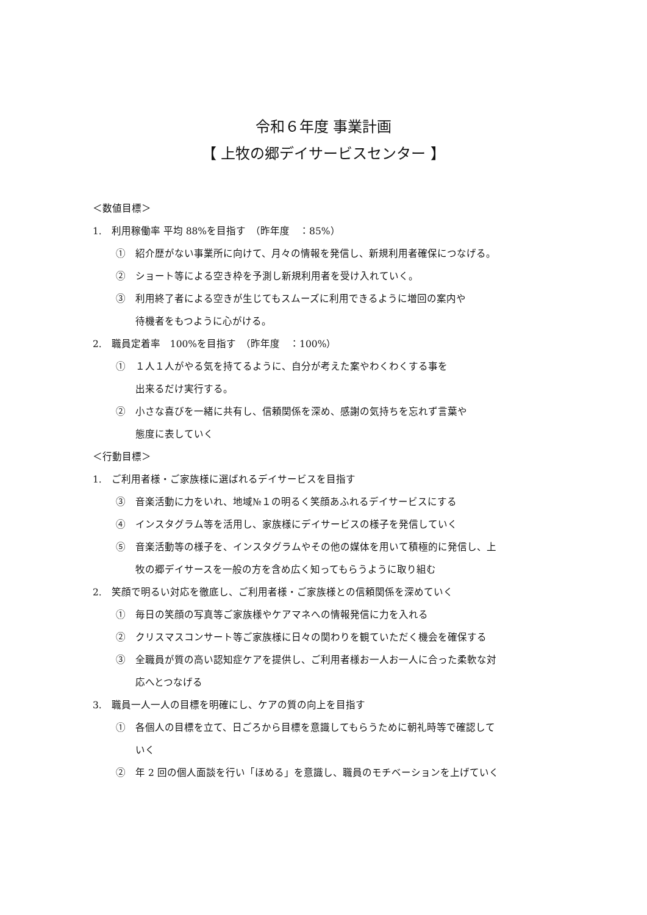令和６年度 事業計画
【 上牧の郷デイサービスセンター 】
＜数値目標＞
1.　利用稼働率 平均 88%を目指す　（昨年度　：85%）
①　紹介歴がない事業所に向けて、月々の情報を発信し、新規利用者確保につなげる。
②　ショート等による空き枠を予測し新規利用者を受け入れていく。
③　利用終了者による空きが生じてもスムーズに利用できるように増回の案内や
待機者をもつように心がける。
2.　職員定着率　100%を目指す　（昨年度　：100%）
①　１人１人がやる気を持てるように、自分が考えた案やわくわくする事を
出来るだけ実行する。
②　小さな喜びを一緒に共有し、信頼関係を深め、感謝の気持ちを忘れず言葉や
態度に表していく
＜行動目標＞
1.　ご利用者様・ご家族様に選ばれるデイサービスを目指す
③　音楽活動に力をいれ、地域№１の明るく笑顔あふれるデイサービスにする
④　インスタグラム等を活用し、家族様にデイサービスの様子を発信していく
⑤　音楽活動等の様子を、インスタグラムやその他の媒体を用いて積極的に発信し、上
牧の郷デイサースを一般の方を含め広く知ってもらうように取り組む
2.　笑顔で明るい対応を徹底し、ご利用者様・ご家族様との信頼関係を深めていく
①　毎日の笑顔の写真等ご家族様やケアマネへの情報発信に力を入れる
②　クリスマスコンサート等ご家族様に日々の関わりを観ていただく機会を確保する
③　全職員が質の高い認知症ケアを提供し、ご利用者様お一人お一人に合った柔軟な対
応へとつなげる
3.　職員一人一人の目標を明確にし、ケアの質の向上を目指す
①　各個人の目標を立て、日ごろから目標を意識してもらうために朝礼時等で確認して
いく
②　年 2 回の個人面談を行い「ほめる」を意識し、職員のモチベーションを上げていく